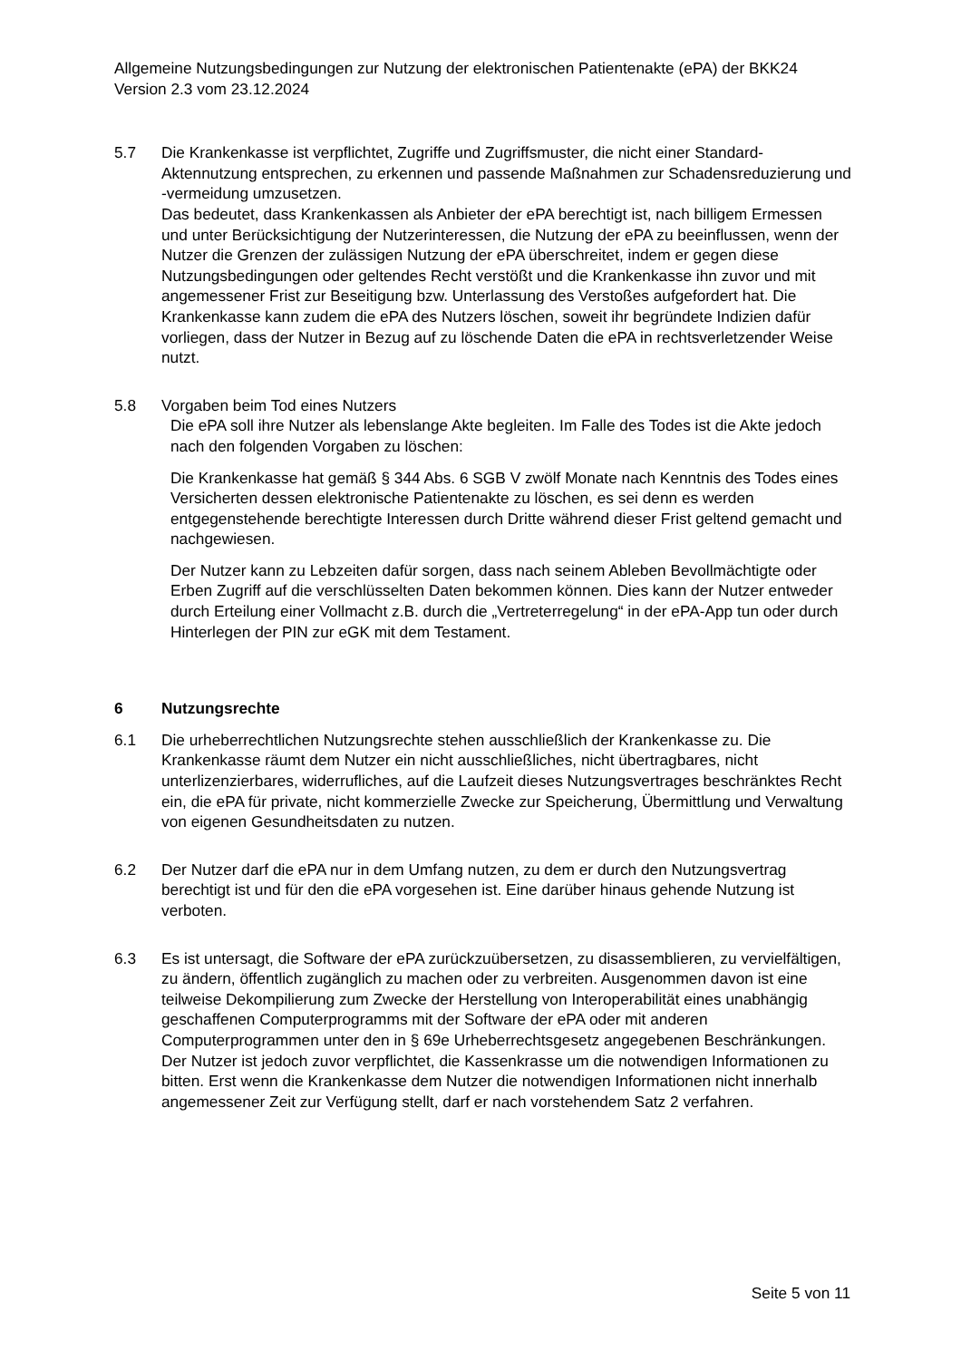Allgemeine Nutzungsbedingungen zur Nutzung der elektronischen Patientenakte (ePA) der BKK24 Version 2.3 vom 23.12.2024
5.7 Die Krankenkasse ist verpflichtet, Zugriffe und Zugriffsmuster, die nicht einer Standard-Aktennutzung entsprechen, zu erkennen und passende Maßnahmen zur Schadensreduzierung und -vermeidung umzusetzen.
Das bedeutet, dass Krankenkassen als Anbieter der ePA berechtigt ist, nach billigem Ermessen und unter Berücksichtigung der Nutzerinteressen, die Nutzung der ePA zu beeinflussen, wenn der Nutzer die Grenzen der zulässigen Nutzung der ePA überschreitet, indem er gegen diese Nutzungsbedingungen oder geltendes Recht verstößt und die Krankenkasse ihn zuvor und mit angemessener Frist zur Beseitigung bzw. Unterlassung des Verstoßes aufgefordert hat. Die Krankenkasse kann zudem die ePA des Nutzers löschen, soweit ihr begründete Indizien dafür vorliegen, dass der Nutzer in Bezug auf zu löschende Daten die ePA in rechtsverletzender Weise nutzt.
5.8 Vorgaben beim Tod eines Nutzers
Die ePA soll ihre Nutzer als lebenslange Akte begleiten. Im Falle des Todes ist die Akte jedoch nach den folgenden Vorgaben zu löschen:
Die Krankenkasse hat gemäß § 344 Abs. 6 SGB V zwölf Monate nach Kenntnis des Todes eines Versicherten dessen elektronische Patientenakte zu löschen, es sei denn es werden entgegenstehende berechtigte Interessen durch Dritte während dieser Frist geltend gemacht und nachgewiesen.
Der Nutzer kann zu Lebzeiten dafür sorgen, dass nach seinem Ableben Bevollmächtigte oder Erben Zugriff auf die verschlüsselten Daten bekommen können. Dies kann der Nutzer entweder durch Erteilung einer Vollmacht z.B. durch die „Vertreterregelung“ in der ePA-App tun oder durch Hinterlegen der PIN zur eGK mit dem Testament.
6 Nutzungsrechte
6.1 Die urheberrechtlichen Nutzungsrechte stehen ausschließlich der Krankenkasse zu. Die Krankenkasse räumt dem Nutzer ein nicht ausschließliches, nicht übertragbares, nicht unterlizenzierbares, widerrufliches, auf die Laufzeit dieses Nutzungsvertrages beschränktes Recht ein, die ePA für private, nicht kommerzielle Zwecke zur Speicherung, Übermittlung und Verwaltung von eigenen Gesundheitsdaten zu nutzen.
6.2 Der Nutzer darf die ePA nur in dem Umfang nutzen, zu dem er durch den Nutzungsvertrag berechtigt ist und für den die ePA vorgesehen ist. Eine darüber hinaus gehende Nutzung ist verboten.
6.3 Es ist untersagt, die Software der ePA zurückzuübersetzen, zu disassemblieren, zu vervielfältigen, zu ändern, öffentlich zugänglich zu machen oder zu verbreiten. Ausgenommen davon ist eine teilweise Dekompilierung zum Zwecke der Herstellung von Interoperabilität eines unabhängig geschaffenen Computerprogramms mit der Software der ePA oder mit anderen Computerprogrammen unter den in § 69e Urheberrechtsgesetz angegebenen Beschränkungen. Der Nutzer ist jedoch zuvor verpflichtet, die Kassenkrasse um die notwendigen Informationen zu bitten. Erst wenn die Krankenkasse dem Nutzer die notwendigen Informationen nicht innerhalb angemessener Zeit zur Verfügung stellt, darf er nach vorstehendem Satz 2 verfahren.
Seite 5 von 11